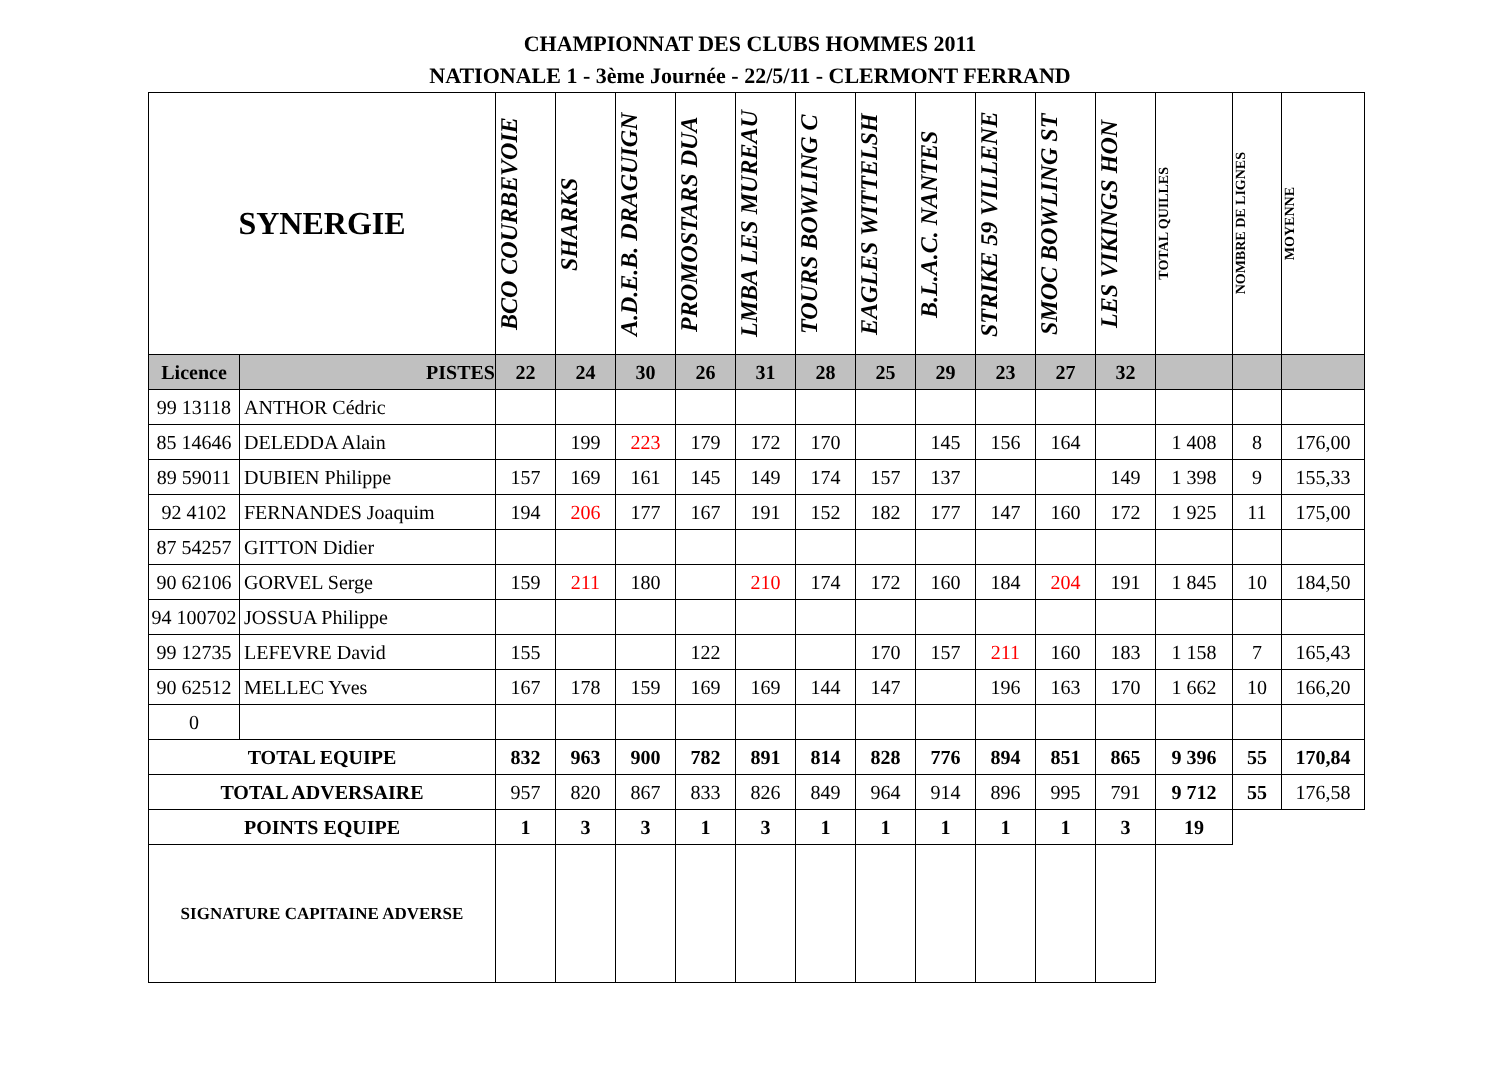CHAMPIONNAT DES CLUBS HOMMES 2011
NATIONALE 1 - 3ème Journée - 22/5/11 - CLERMONT FERRAND
| SYNERGIE | | BCO COURBEVOIE | SHARKS | A.D.E.B. DRAGUIGN | PROMOSTARS DUA | LMBA LES MUREAU | TOURS BOWLING C | EAGLES WITTELSH | B.L.A.C. NANTES | STRIKE 59 VILLENE | SMOC BOWLING ST | LES VIKINGS HON | TOTAL QUILLES | NOMBRE DE LIGNES | MOYENNE |
| --- | --- | --- | --- | --- | --- | --- | --- | --- | --- | --- | --- | --- | --- | --- | --- |
| Licence | PISTES | 22 | 24 | 30 | 26 | 31 | 28 | 25 | 29 | 23 | 27 | 32 | | | |
| 99 13118 | ANTHOR Cédric | | | | | | | | | | | | | | |
| 85 14646 | DELEDDA Alain | | 199 | 223 | 179 | 172 | 170 | | 145 | 156 | 164 | | 1 408 | 8 | 176,00 |
| 89 59011 | DUBIEN Philippe | 157 | 169 | 161 | 145 | 149 | 174 | 157 | 137 | | | 149 | 1 398 | 9 | 155,33 |
| 92 4102 | FERNANDES Joaquim | 194 | 206 | 177 | 167 | 191 | 152 | 182 | 177 | 147 | 160 | 172 | 1 925 | 11 | 175,00 |
| 87 54257 | GITTON Didier | | | | | | | | | | | | | | |
| 90 62106 | GORVEL Serge | 159 | 211 | 180 | | 210 | 174 | 172 | 160 | 184 | 204 | 191 | 1 845 | 10 | 184,50 |
| 94 100702 | JOSSUA Philippe | | | | | | | | | | | | | | |
| 99 12735 | LEFEVRE David | 155 | | | 122 | | | 170 | 157 | 211 | 160 | 183 | 1 158 | 7 | 165,43 |
| 90 62512 | MELLEC Yves | 167 | 178 | 159 | 169 | 169 | 144 | 147 | | 196 | 163 | 170 | 1 662 | 10 | 166,20 |
| 0 | | | | | | | | | | | | | | | |
| TOTAL EQUIPE | | 832 | 963 | 900 | 782 | 891 | 814 | 828 | 776 | 894 | 851 | 865 | 9 396 | 55 | 170,84 |
| TOTAL ADVERSAIRE | | 957 | 820 | 867 | 833 | 826 | 849 | 964 | 914 | 896 | 995 | 791 | 9 712 | 55 | 176,58 |
| POINTS EQUIPE | | 1 | 3 | 3 | 1 | 3 | 1 | 1 | 1 | 1 | 1 | 3 | 19 | | |
| SIGNATURE CAPITAINE ADVERSE | | | | | | | | | | | | | | | |